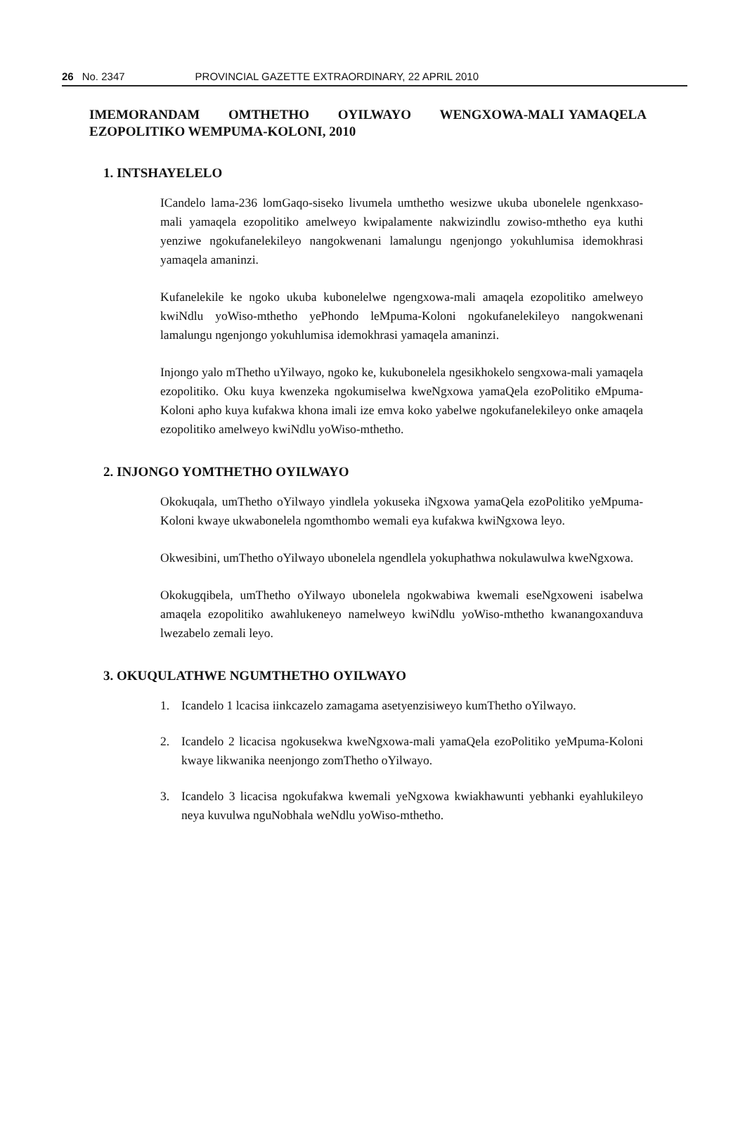26 No. 2347 PROVINCIAL GAZETTE EXTRAORDINARY, 22 APRIL 2010
IMEMORANDAM OMTHETHO OYILWAYO WENGXOWA-MALI YAMAQELA EZOPOLITIKO WEMPUMA-KOLONI, 2010
1. INTSHAYELELO
ICandelo lama-236 lomGaqo-siseko livumela umthetho wesizwe ukuba ubonelele ngenkxaso-mali yamaqela ezopolitiko amelweyo kwipalamente nakwizindlu zowiso-mthetho eya kuthi yenziwe ngokufanelekileyo nangokwenani lamalungu ngenjongo yokuhlumisa idemokhrasi yamaqela amaninzi.
Kufanelekile ke ngoko ukuba kubonelelwe ngengxowa-mali amaqela ezopolitiko amelweyo kwiNdlu yoWiso-mthetho yePhondo leMpuma-Koloni ngokufanelekileyo nangokwenani lamalungu ngenjongo yokuhlumisa idemokhrasi yamaqela amaninzi.
Injongo yalo mThetho uYilwayo, ngoko ke, kukubonelela ngesikhokelo sengxowa-mali yamaqela ezopolitiko. Oku kuya kwenzeka ngokumiselwa kweNgxowa yamaQela ezoPolitiko eMpuma-Koloni apho kuya kufakwa khona imali ize emva koko yabelwe ngokufanelekileyo onke amaqela ezopolitiko amelweyo kwiNdlu yoWiso-mthetho.
2. INJONGO YOMTHETHO OYILWAYO
Okokuqala, umThetho oYilwayo yindlela yokuseka iNgxowa yamaQela ezoPolitiko yeMpuma-Koloni kwaye ukwabonelela ngomthombo wemali eya kufakwa kwiNgxowa leyo.
Okwesibini, umThetho oYilwayo ubonelela ngendlela yokuphathwa nokulawulwa kweNgxowa.
Okokugqibela, umThetho oYilwayo ubonelela ngokwabiwa kwemali eseNgxoweni isabelwa amaqela ezopolitiko awahlukeneyo namelweyo kwiNdlu yoWiso-mthetho kwanangoxanduva lwezabelo zemali leyo.
3. OKUQULATHWE NGUMTHETHO OYILWAYO
1. Icandelo 1 lcacisa iinkcazelo zamagama asetyenzisiweyo kumThetho oYilwayo.
2. Icandelo 2 licacisa ngokusekwa kweNgxowa-mali yamaQela ezoPolitiko yeMpuma-Koloni kwaye likwanika neenjongo zomThetho oYilwayo.
3. Icandelo 3 licacisa ngokufakwa kwemali yeNgxowa kwiakhawunti yebhanki eyahlukileyo neya kuvulwa nguNobhala weNdlu yoWiso-mthetho.